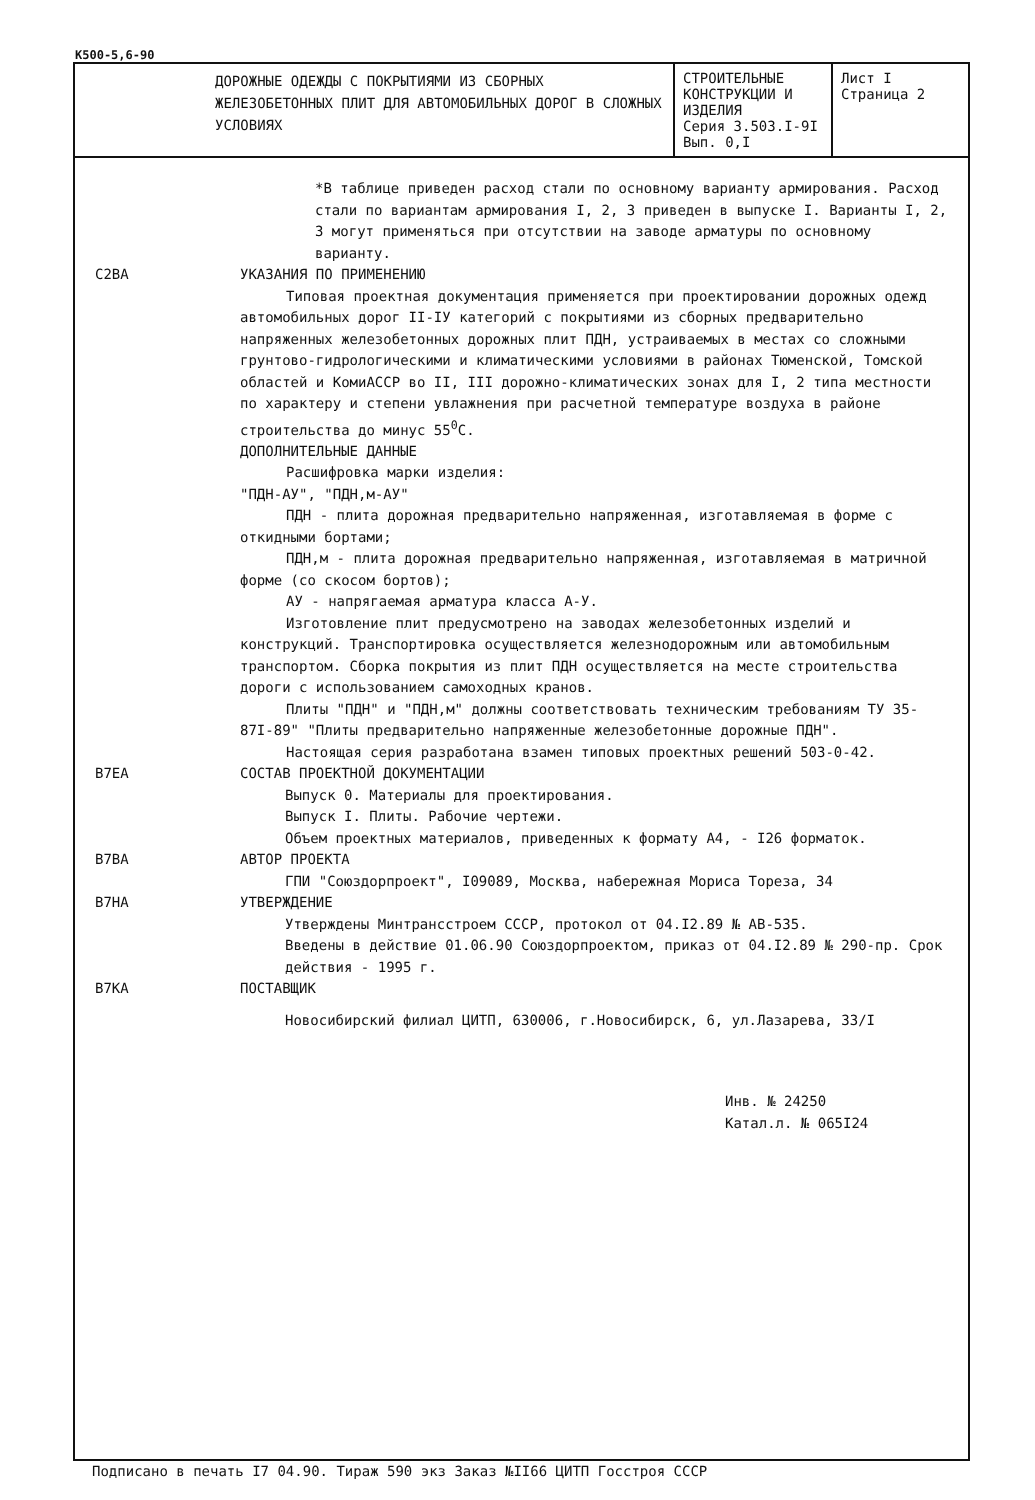К500-5,6-90
| ДОРОЖНЫЕ ОДЕЖДЫ С ПОКРЫТИЯМИ ИЗ СБОРНЫХ ЖЕЛЕЗОБЕТОННЫХ ПЛИТ ДЛЯ АВТОМОБИЛЬНЫХ ДОРОГ В СЛОЖНЫХ УСЛОВИЯХ | СТРОИТЕЛЬНЫЕ КОНСТРУКЦИИ И ИЗДЕЛИЯ Серия 3.503.I-9I Вып. 0,I | Лист I Страница 2 |
*В таблице приведен расход стали по основному варианту армирования. Расход стали по вариантам армирования I, 2, 3 приведен в выпуске I. Варианты I, 2, 3 могут применяться при отсутствии на заводе арматуры по основному варианту.
С2ВА УКАЗАНИЯ ПО ПРИМЕНЕНИЮ
Типовая проектная документация применяется при проектировании дорожных одежд автомобильных дорог II-IУ категорий с покрытиями из сборных предварительно напряженных железобетонных дорожных плит ПДН, устраиваемых в местах со сложными грунтово-гидрологическими и климатическими условиями в районах Тюменской, Томской областей и КомиАССР во II, III дорожно-климатических зонах для I, 2 типа местности по характеру и степени увлажнения при расчетной температуре воздуха в районе строительства до минус 55<sup>0</sup>С.
ДОПОЛНИТЕЛЬНЫЕ ДАННЫЕ
Расшифровка марки изделия:
"ПДН-АУ", "ПДН,м-АУ"
ПДН - плита дорожная предварительно напряженная, изготавляемая в форме с откидными бортами;
ПДН,м - плита дорожная предварительно напряженная, изготавляемая в матричной форме (со скосом бортов);
АУ - напрягаемая арматура класса А-У.
Изготовление плит предусмотрено на заводах железобетонных изделий и конструкций. Транспортировка осуществляется железнодорожным или автомобильным транспортом. Сборка покрытия из плит ПДН осуществляется на месте строительства дороги с использованием самоходных кранов.
Плиты "ПДН" и "ПДН,м" должны соответствовать техническим требованиям ТУ 35-87I-89" "Плиты предварительно напряженные железобетонные дорожные ПДН".
Настоящая серия разработана взамен типовых проектных решений 503-0-42.
В7ЕА СОСТАВ ПРОЕКТНОЙ ДОКУМЕНТАЦИИ
Выпуск 0. Материалы для проектирования.
Выпуск I. Плиты. Рабочие чертежи.
Объем проектных материалов, приведенных к формату А4, - I26 форматок.
В7ВА АВТОР ПРОЕКТА
ГПИ "Союздорпроект", I09089, Москва, набережная Мориса Тореза, 34
В7НА УТВЕРЖДЕНИЕ
Утверждены Минтрансстроем СССР, протокол от 04.I2.89 № АВ-535.
Введены в действие 01.06.90 Союздорпроектом, приказ от 04.I2.89 № 290-пр. Срок действия - 1995 г.
В7КА ПОСТАВЩИК
Новосибирский филиал ЦИТП, 630006, г.Новосибирск, 6, ул.Лазарева, 33/I
Инв. № 24250
Катал.л. № 065I24
Подписано в печать I7 04.90. Тираж 590 экз Заказ №II66 ЦИТП Госстроя СССР